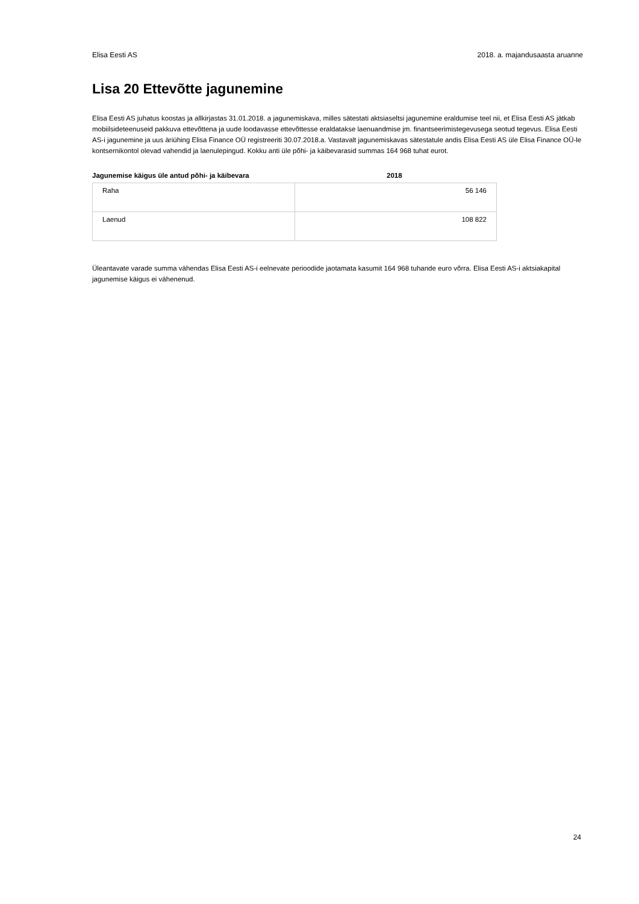Elisa Eesti AS 2018. a. majandusaasta aruanne
Lisa 20 Ettevõtte jagunemine
Elisa Eesti AS juhatus koostas ja allkirjastas 31.01.2018. a jagunemiskava, milles sätestati aktsiaseltsi jagunemine eraldumise teel nii, et Elisa Eesti AS jätkab mobiilsideteenuseid pakkuva ettevõttena ja uude loodavasse ettevõttesse eraldatakse laenuandmise jm. finantseerimistegevusega seotud tegevus. Elisa Eesti AS-i jagunemine ja uus äriühing Elisa Finance OÜ registreeriti 30.07.2018.a. Vastavalt jagunemiskavas sätestatule andis Elisa Eesti AS üle Elisa Finance OÜ-le kontsernikontol olevad vahendid ja laenulepingud. Kokku anti üle põhi- ja käibevarasid summas 164 968 tuhat eurot.
Jagunemise käigus üle antud põhi- ja käibevara 2018
| Raha | 56 146 |
| Laenud | 108 822 |
Üleantavate varade summa vähendas Elisa Eesti AS-i eelnevate perioodide jaotamata kasumit 164 968 tuhande euro võrra. Elisa Eesti AS-i aktsiakapital jagunemise käigus ei vähenenud.
24